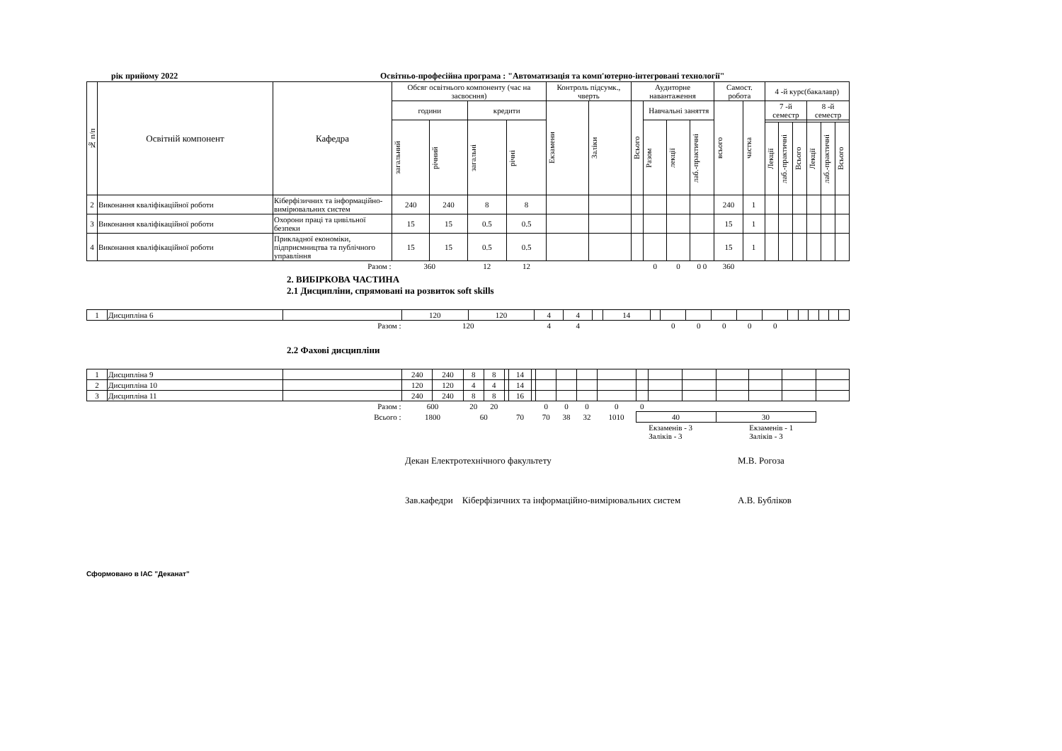рік прийому 2022 Освітньо-професійна програма : "Автоматизація та комп'ютерно-інтегровані технології"
| № п/п | Освітній компонент | Кафедра | Обсяг освітнього компоненту (час на засвоєння) | | | | Контроль підсумк., чверть | | Аудиторне навантаження | | | | Самост. робота | | 4 -й курс(бакалавр) | | | | | |
| --- | --- | --- | --- | --- | --- | --- | --- | --- | --- | --- | --- | --- | --- | --- | --- | --- | --- | --- | --- | --- |
| | | | години | | кредити | | Екзамени | Заліки | Всього | Навчальні заняття | | | всього | частка | 7 -й семестр | | | 8 -й семестр | | |
| | | | загальний | річний | загальні | річні | | | | Разом | лекції | лаб.-практичні | | | | | | | | |
| | | | | | | | | | | | | | | | Лекції | лаб.-практичні | Всього | Лекції | лаб.-практичні | Всього |
| 2 | Виконання кваліфікаційної роботи | Кіберфізичних та інформаційно-вимірювальних систем | 240 | 240 | 8 | 8 | | | | | | | 240 | 1 | | | | | | |
| 3 | Виконання кваліфікаційної роботи | Охорони праці та цивільної безпеки | 15 | 15 | 0.5 | 0.5 | | | | | | | 15 | 1 | | | | | | |
| 4 | Виконання кваліфікаційної роботи | Прикладної економіки, підприємництва та публічного управління | 15 | 15 | 0.5 | 0.5 | | | | | | | 15 | 1 | | | | | | |
| Разом : | | | 360 | | 12 | 12 | | | | 0 | 0 | 0 0 | 360 | | | | | | | |
2. ВИБІРКОВА ЧАСТИНА
2.1 Дисципліни, спрямовані на розвиток soft skills
| 1 | Дисципліна 6 | | 120 | 120 | 4 | 4 | | 14 | | | | | | | | | | | | |
| Разом : | | | 120 | | 4 | 4 | | | | 0 | 0 | 0 | 0 | 0 | | | | | | |
2.2 Фахові дисципліни
| 1 | Дисципліна 9 | | 240 | 240 | 8 | 8 | | 14 | | | | | | | | | | | | |
| 2 | Дисципліна 10 | | 120 | 120 | 4 | 4 | | 14 | | | | | | | | | | | | |
| 3 | Дисципліна 11 | | 240 | 240 | 8 | 8 | | 16 | | | | | | | | | | | | |
| Разом : | | | 600 | | 20 | 20 | | | | 0 | 0 | 0 | 0 | 0 | | | | | | |
| Всього : | | | 1800 | | 60 | | 70 | | | 70 | 38 | 32 | 1010 | 40 | | | 30 | | | |
| | | | | | | | | | | | | | | | Екзаменів - 3 Заліків - 3 | | | Екзаменів - 1 Заліків - 3 | | |
Декан Електротехнічного факультету М.В. Рогоза
Зав.кафедри Кіберфізичних та інформаційно-вимірювальних систем А.В. Бубліков
Сформовано в ІАС "Деканат"